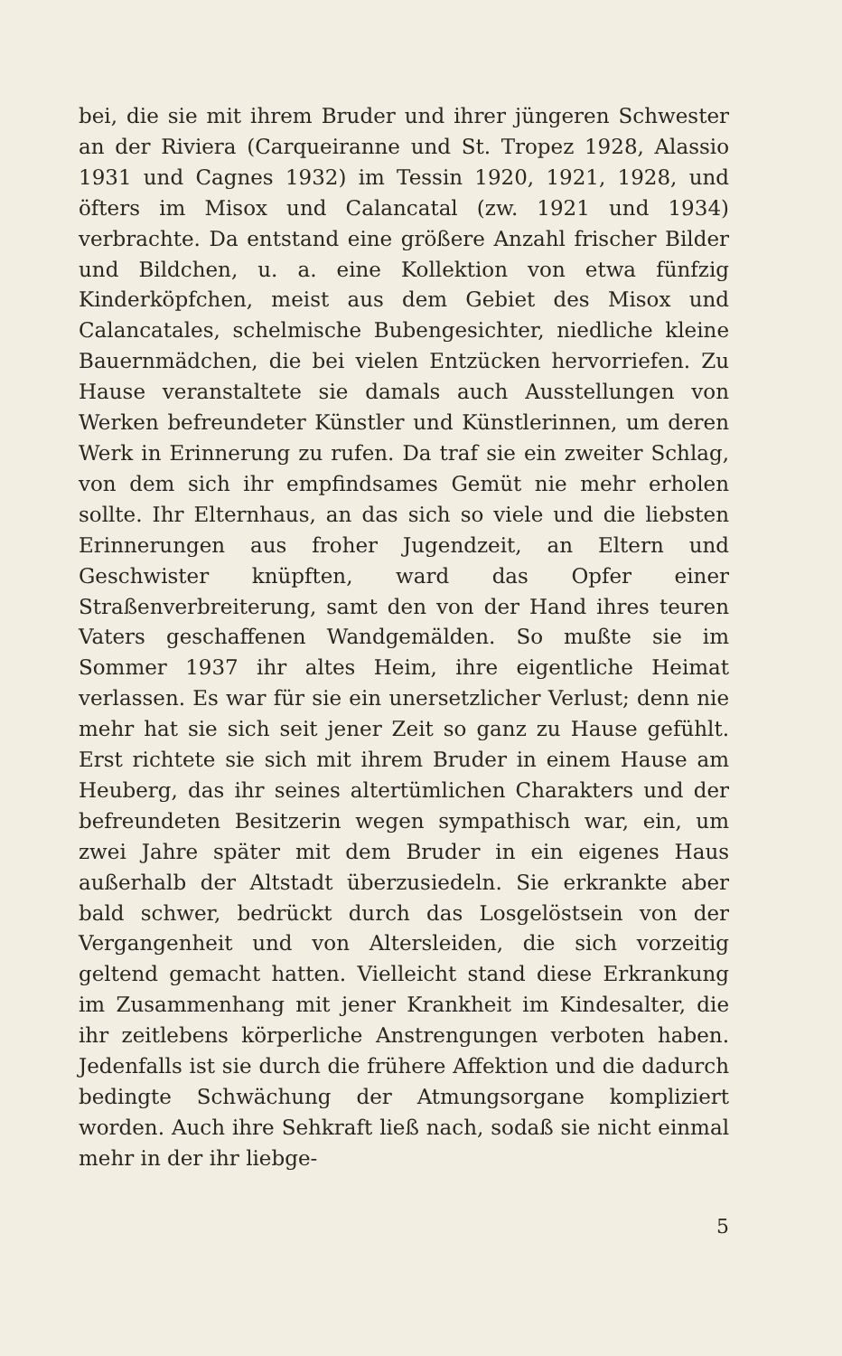bei, die sie mit ihrem Bruder und ihrer jüngeren Schwester an der Riviera (Carqueiranne und St. Tropez 1928, Alassio 1931 und Cagnes 1932) im Tessin 1920, 1921, 1928, und öfters im Misox und Calancatal (zw. 1921 und 1934) verbrachte. Da entstand eine größere Anzahl frischer Bilder und Bildchen, u. a. eine Kollektion von etwa fünfzig Kinderköpfchen, meist aus dem Gebiet des Misox und Calancatales, schelmische Bubengesichter, niedliche kleine Bauernmädchen, die bei vielen Entzücken hervorriefen. Zu Hause veranstaltete sie damals auch Ausstellungen von Werken befreundeter Künstler und Künstlerinnen, um deren Werk in Erinnerung zu rufen. Da traf sie ein zweiter Schlag, von dem sich ihr empfindsames Gemüt nie mehr erholen sollte. Ihr Elternhaus, an das sich so viele und die liebsten Erinnerungen aus froher Jugendzeit, an Eltern und Geschwister knüpften, ward das Opfer einer Straßenverbreiterung, samt den von der Hand ihres teuren Vaters geschaffenen Wandgemälden. So mußte sie im Sommer 1937 ihr altes Heim, ihre eigentliche Heimat verlassen. Es war für sie ein unersetzlicher Verlust; denn nie mehr hat sie sich seit jener Zeit so ganz zu Hause gefühlt. Erst richtete sie sich mit ihrem Bruder in einem Hause am Heuberg, das ihr seines altertümlichen Charakters und der befreundeten Besitzerin wegen sympathisch war, ein, um zwei Jahre später mit dem Bruder in ein eigenes Haus außerhalb der Altstadt überzusiedeln. Sie erkrankte aber bald schwer, bedrückt durch das Losgelöstsein von der Vergangenheit und von Altersleiden, die sich vorzeitig geltend gemacht hatten. Vielleicht stand diese Erkrankung im Zusammenhang mit jener Krankheit im Kindesalter, die ihr zeitlebens körperliche Anstrengungen verboten haben. Jedenfalls ist sie durch die frühere Affektion und die dadurch bedingte Schwächung der Atmungsorgane kompliziert worden. Auch ihre Sehkraft ließ nach, sodaß sie nicht einmal mehr in der ihr liebge-
5